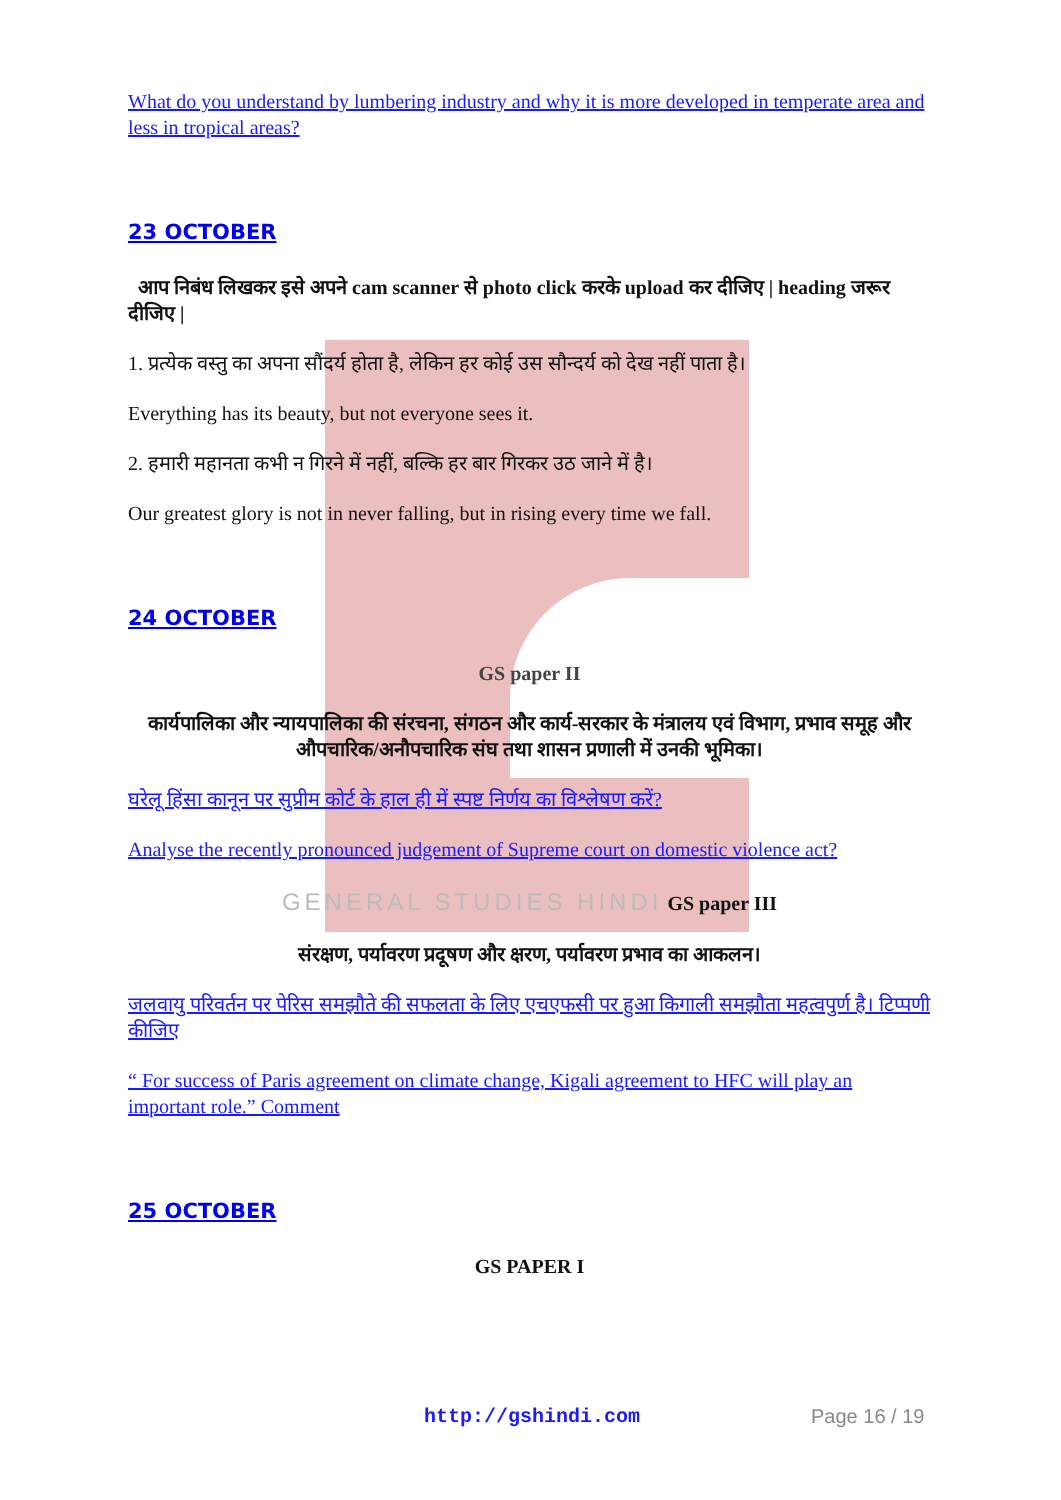What do you understand by lumbering industry and why it is more developed in temperate area and less in tropical areas?
23 OCTOBER
आप निबंध लिखकर इसे अपने cam scanner से photo click करके upload कर दीजिए | heading जरूर दीजिए |
1. प्रत्येक वस्तु का अपना सौंदर्य होता है, लेकिन हर कोई उस सौन्दर्य को देख नहीं पाता है।
Everything has its beauty, but not everyone sees it.
2. हमारी महानता कभी न गिरने में नहीं, बल्कि हर बार गिरकर उठ जाने में है।
Our greatest glory is not in never falling, but in rising every time we fall.
24 OCTOBER
GS paper II
कार्यपालिका और न्यायपालिका की संरचना, संगठन और कार्य-सरकार के मंत्रालय एवं विभाग, प्रभाव समूह और औपचारिक/अनौपचारिक संघ तथा शासन प्रणाली में उनकी भूमिका।
घरेलू हिंसा कानून पर सुप्रीम कोर्ट के हाल ही में स्पष्ट निर्णय का विश्लेषण करें?
Analyse the recently pronounced judgement of Supreme court on domestic violence act?
GENERAL STUDIES HINDI GS paper III
संरक्षण, पर्यावरण प्रदूषण और क्षरण, पर्यावरण प्रभाव का आकलन।
जलवायु परिवर्तन पर पेरिस समझौते की सफलता के लिए एचएफसी पर हुआ किगाली समझौता महत्वपुर्ण है। टिप्पणी कीजिए
“ For success of Paris agreement on climate change, Kigali agreement to HFC will play an important role.” Comment
25 OCTOBER
GS PAPER I
http://gshindi.com Page 16 / 19